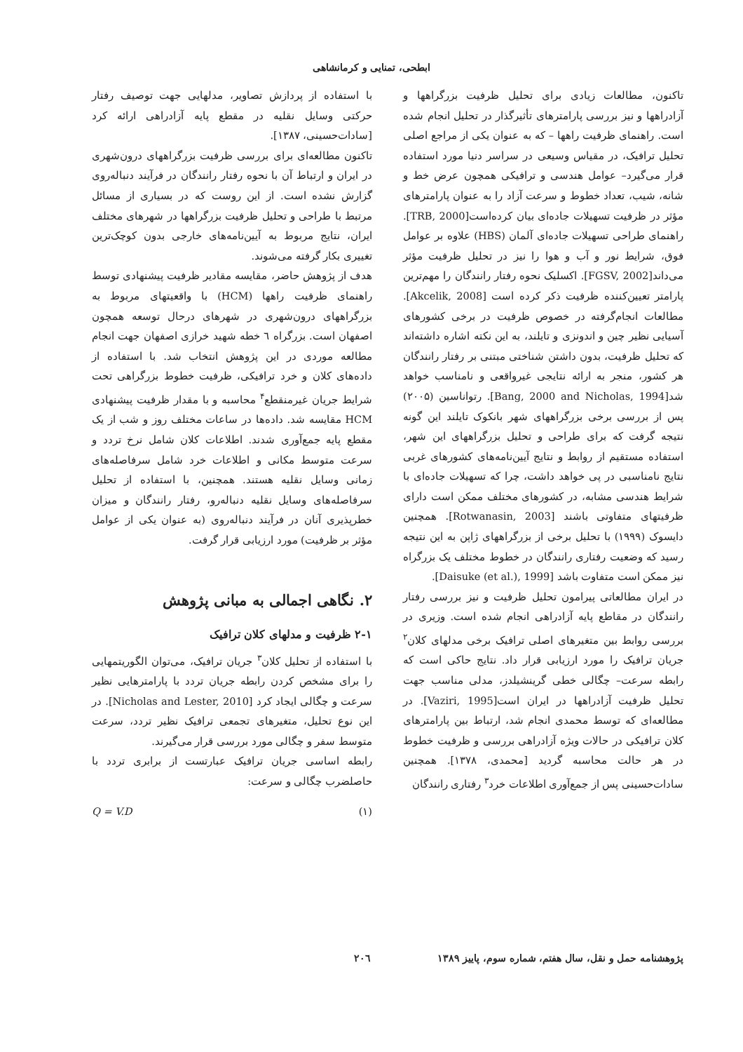ابطحی، تمنایی و کرمانشاهی
تاکنون، مطالعات زیادی برای تحلیل ظرفیت بزرگراهها و آزادراهها و نیز بررسی پارامترهای تأثیرگذار در تحلیل انجام شده است. راهنمای ظرفیت راهها – که به عنوان یکی از مراجع اصلی تحلیل ترافیک، در مقیاس وسیعی در سراسر دنیا مورد استفاده قرار می‌گیرد– عوامل هندسی و ترافیکی همچون عرض خط و شانه، شیب، تعداد خطوط و سرعت آزاد را به عنوان پارامترهای مؤثر در ظرفیت تسهیلات جاده‌ای بیان کرده‌است[TRB, 2000]. راهنمای طراحی تسهیلات جاده‌ای آلمان (HBS) علاوه بر عوامل فوق، شرایط نور و آب و هوا را نیز در تحلیل ظرفیت مؤثر می‌داند[FGSV, 2002]. اکسلیک نحوه رفتار رانندگان را مهم‌ترین پارامتر تعیین‌کننده ظرفیت ذکر کرده است [Akcelik, 2008]. مطالعات انجام‌گرفته در خصوص ظرفیت در برخی کشورهای آسیایی نظیر چین و اندونزی و تایلند، به این نکته اشاره داشته‌اند که تحلیل ظرفیت، بدون داشتن شناختی مبتنی بر رفتار رانندگان هر کشور، منجر به ارائه نتایجی غیرواقعی و نامناسب خواهد شد[Bang, 2000 and Nicholas, 1994]. رتواناسین (۲۰۰۵) پس از بررسی برخی بزرگراههای شهر بانکوک تایلند این گونه نتیجه گرفت که برای طراحی و تحلیل بزرگراههای این شهر، استفاده مستقیم از روابط و نتایج آیین‌نامه‌های کشورهای غربی نتایج نامناسبی در پی خواهد داشت، چرا که تسهیلات جاده‌ای با شرایط هندسی مشابه، در کشورهای مختلف ممکن است دارای ظرفیتهای متفاوتی باشند [Rotwanasin, 2003]. همچنین دایسوک (۱۹۹۹) با تحلیل برخی از بزرگراههای ژاپن به این نتیجه رسید که وضعیت رفتاری رانندگان در خطوط مختلف یک بزرگراه نیز ممکن است متفاوت باشد [Daisuke (et al.), 1999].
در ایران مطالعاتی پیرامون تحلیل ظرفیت و نیز بررسی رفتار رانندگان در مقاطع پایه آزادراهی انجام شده است. وزیری در بررسی روابط بین متغیرهای اصلی ترافیک برخی مدلهای کلان<sup>۲</sup> جریان ترافیک را مورد ارزیابی قرار داد. نتایج حاکی است که رابطه سرعت– چگالی خطی گرینشیلدز، مدلی مناسب جهت تحلیل ظرفیت آزادراهها در ایران است[Vaziri, 1995]. در مطالعه‌ای که توسط محمدی انجام شد، ارتباط بین پارامترهای کلان ترافیکی در حالات ویژه آزادراهی بررسی و ظرفیت خطوط در هر حالت محاسبه گردید [محمدی، ۱۳۷۸]. همچنین سادات‌حسینی پس از جمع‌آوری اطلاعات خرد<sup>۳</sup> رفتاری رانندگان
با استفاده از پردازش تصاویر، مدلهایی جهت توصیف رفتار حرکتی وسایل نقلیه در مقطع پایه آزادراهی ارائه کرد [سادات‌حسینی، ۱۳۸۷].
تاکنون مطالعه‌ای برای بررسی ظرفیت بزرگراههای درون‌شهری در ایران و ارتباط آن با نحوه رفتار رانندگان در فرآیند دنباله‌روی گزارش نشده است. از این روست که در بسیاری از مسائل مرتبط با طراحی و تحلیل ظرفیت بزرگراهها در شهرهای مختلف ایران، نتایج مربوط به آیین‌نامه‌های خارجی بدون کوچک‌ترین تغییری بکار گرفته می‌شوند.
هدف از پژوهش حاضر، مقایسه مقادیر ظرفیت پیشنهادی توسط راهنمای ظرفیت راهها (HCM) با واقعیتهای مربوط به بزرگراههای درون‌شهری در شهرهای درحال توسعه همچون اصفهان است. بزرگراه ٦ خطه شهید خرازی اصفهان جهت انجام مطالعه موردی در این پژوهش انتخاب شد. با استفاده از داده‌های کلان و خرد ترافیکی، ظرفیت خطوط بزرگراهی تحت شرایط جریان غیرمنقطع<sup>۴</sup> محاسبه و با مقدار ظرفیت پیشنهادی HCM مقایسه شد. داده‌ها در ساعات مختلف روز و شب از یک مقطع پایه جمع‌آوری شدند. اطلاعات کلان شامل نرخ تردد و سرعت متوسط مکانی و اطلاعات خرد شامل سرفاصله‌های زمانی وسایل نقلیه هستند. همچنین، با استفاده از تحلیل سرفاصله‌های وسایل نقلیه دنباله‌رو، رفتار رانندگان و میزان خطرپذیری آنان در فرآیند دنباله‌روی (به عنوان یکی از عوامل مؤثر بر ظرفیت) مورد ارزیابی قرار گرفت.
۲. نگاهی اجمالی به مبانی پژوهش
۲-۱ ظرفیت و مدلهای کلان ترافیک
با استفاده از تحلیل کلان<sup>۳</sup> جریان ترافیک، می‌توان الگوریتمهایی را برای مشخص کردن رابطه جریان تردد با پارامترهایی نظیر سرعت و چگالی ایجاد کرد [Nicholas and Lester, 2010]. در این نوع تحلیل، متغیرهای تجمعی ترافیک نظیر تردد، سرعت متوسط سفر و چگالی مورد بررسی قرار می‌گیرند.
رابطه اساسی جریان ترافیک عبارتست از برابری تردد با حاصلضرب چگالی و سرعت:
(۱) Q = V.D
پژوهشنامه حمل و نقل، سال هفتم، شماره سوم، پاییز ۱۳۸۹ ۲۰٦